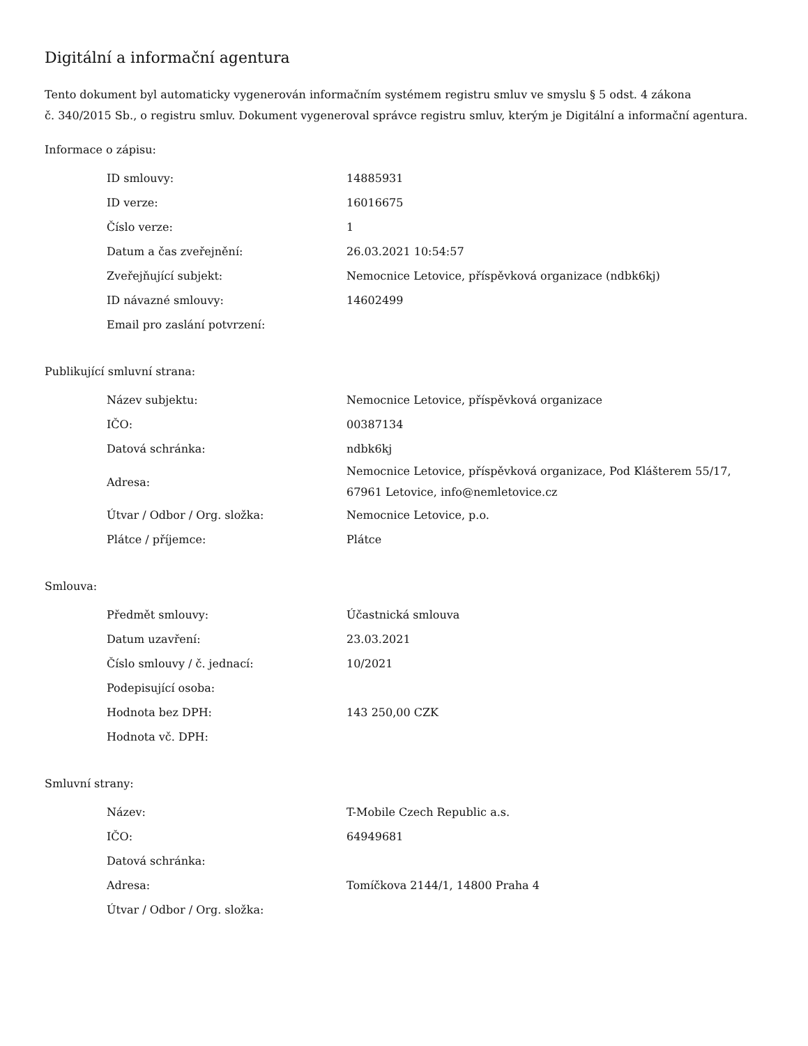Digitální a informační agentura
Tento dokument byl automaticky vygenerován informačním systémem registru smluv ve smyslu § 5 odst. 4 zákona
č. 340/2015 Sb., o registru smluv. Dokument vygeneroval správce registru smluv, kterým je Digitální a informační agentura.
Informace o zápisu:
| ID smlouvy: | 14885931 |
| ID verze: | 16016675 |
| Číslo verze: | 1 |
| Datum a čas zveřejnění: | 26.03.2021 10:54:57 |
| Zveřejňující subjekt: | Nemocnice Letovice, příspěvková organizace (ndbk6kj) |
| ID návazné smlouvy: | 14602499 |
| Email pro zaslání potvrzení: | |
Publikující smluvní strana:
| Název subjektu: | Nemocnice Letovice, příspěvková organizace |
| IČO: | 00387134 |
| Datová schránka: | ndbk6kj |
| Adresa: | Nemocnice Letovice, příspěvková organizace, Pod Klášterem 55/17, 67961 Letovice, info@nemletovice.cz |
| Útvar / Odbor / Org. složka: | Nemocnice Letovice, p.o. |
| Plátce / příjemce: | Plátce |
Smlouva:
| Předmět smlouvy: | Účastnická smlouva |
| Datum uzavření: | 23.03.2021 |
| Číslo smlouvy / č. jednací: | 10/2021 |
| Podepisující osoba: | |
| Hodnota bez DPH: | 143 250,00 CZK |
| Hodnota vč. DPH: | |
Smluvní strany:
| Název: | T-Mobile Czech Republic a.s. |
| IČO: | 64949681 |
| Datová schránka: | |
| Adresa: | Tomíčkova 2144/1, 14800 Praha 4 |
| Útvar / Odbor / Org. složka: | |